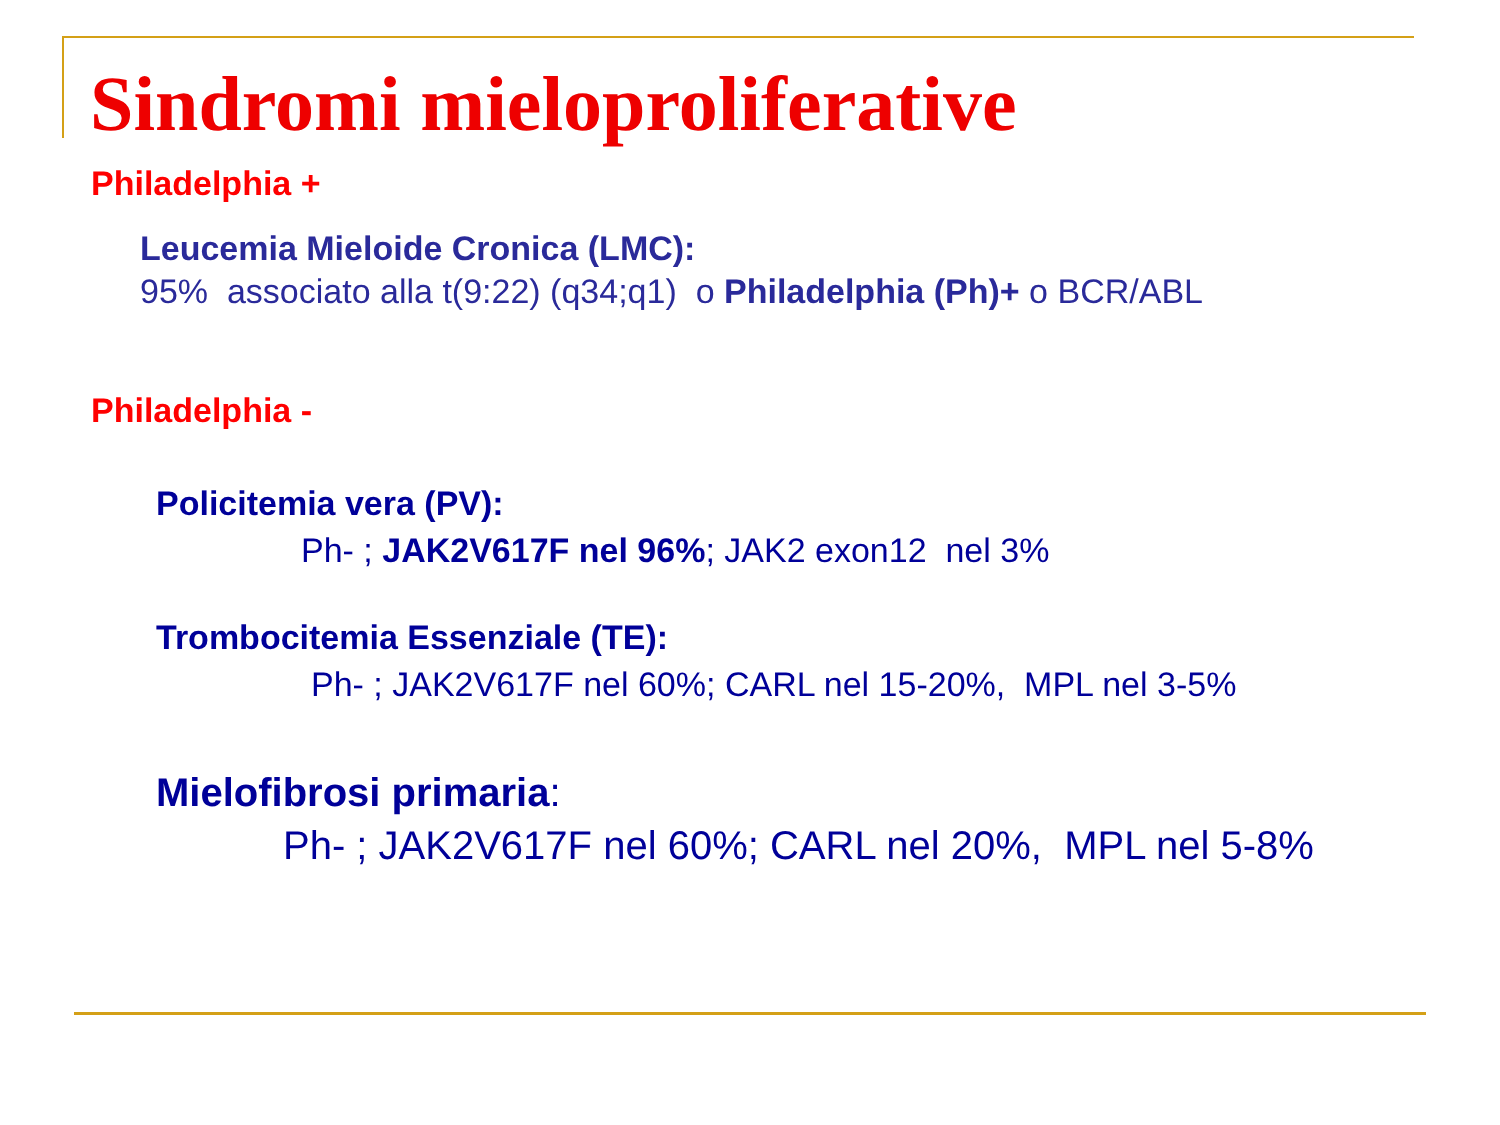Sindromi mieloproliferative
Philadelphia +
Leucemia Mieloide Cronica (LMC):
95% associato alla t(9:22) (q34;q1) o Philadelphia (Ph)+ o BCR/ABL
Philadelphia -
Policitemia vera (PV):
Ph- ; JAK2V617F nel 96%; JAK2 exon12 nel 3%
Trombocitemia Essenziale (TE):
Ph- ; JAK2V617F nel 60%; CARL nel 15-20%, MPL nel 3-5%
Mielofibrosi primaria:
Ph- ; JAK2V617F nel 60%; CARL nel 20%, MPL nel 5-8%